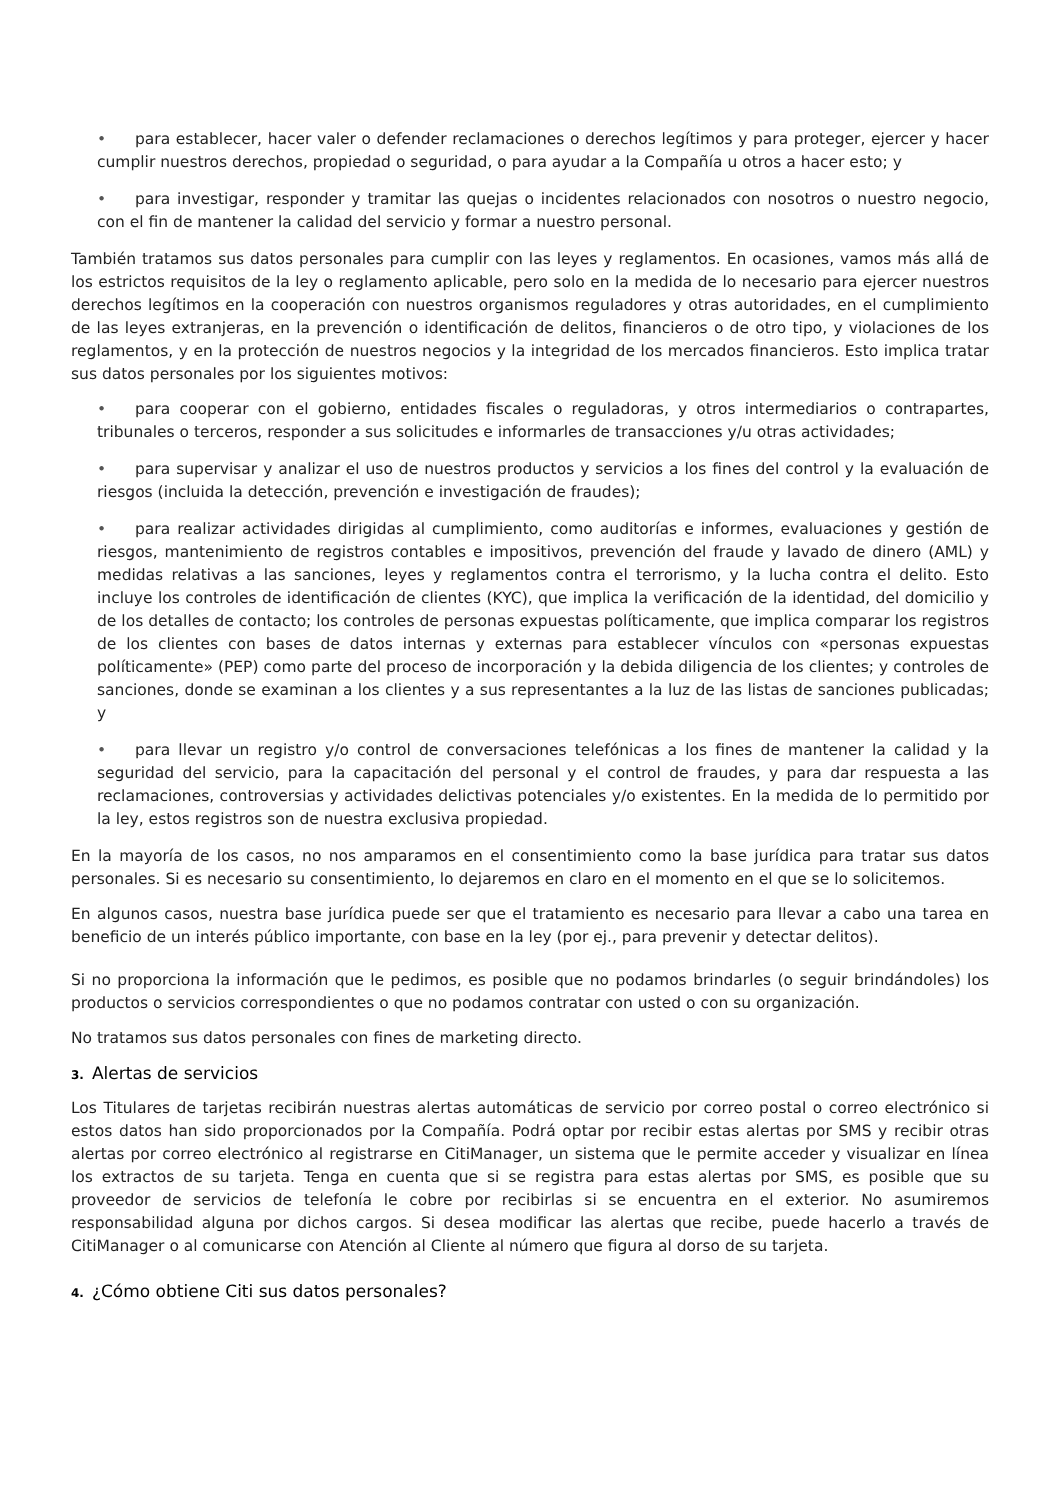• para establecer, hacer valer o defender reclamaciones o derechos legítimos y para proteger, ejercer y hacer cumplir nuestros derechos, propiedad o seguridad, o para ayudar a la Compañía u otros a hacer esto; y
• para investigar, responder y tramitar las quejas o incidentes relacionados con nosotros o nuestro negocio, con el fin de mantener la calidad del servicio y formar a nuestro personal.
También tratamos sus datos personales para cumplir con las leyes y reglamentos. En ocasiones, vamos más allá de los estrictos requisitos de la ley o reglamento aplicable, pero solo en la medida de lo necesario para ejercer nuestros derechos legítimos en la cooperación con nuestros organismos reguladores y otras autoridades, en el cumplimiento de las leyes extranjeras, en la prevención o identificación de delitos, financieros o de otro tipo, y violaciones de los reglamentos, y en la protección de nuestros negocios y la integridad de los mercados financieros. Esto implica tratar sus datos personales por los siguientes motivos:
• para cooperar con el gobierno, entidades fiscales o reguladoras, y otros intermediarios o contrapartes, tribunales o terceros, responder a sus solicitudes e informarles de transacciones y/u otras actividades;
• para supervisar y analizar el uso de nuestros productos y servicios a los fines del control y la evaluación de riesgos (incluida la detección, prevención e investigación de fraudes);
• para realizar actividades dirigidas al cumplimiento, como auditorías e informes, evaluaciones y gestión de riesgos, mantenimiento de registros contables e impositivos, prevención del fraude y lavado de dinero (AML) y medidas relativas a las sanciones, leyes y reglamentos contra el terrorismo, y la lucha contra el delito. Esto incluye los controles de identificación de clientes (KYC), que implica la verificación de la identidad, del domicilio y de los detalles de contacto; los controles de personas expuestas políticamente, que implica comparar los registros de los clientes con bases de datos internas y externas para establecer vínculos con «personas expuestas políticamente» (PEP) como parte del proceso de incorporación y la debida diligencia de los clientes; y controles de sanciones, donde se examinan a los clientes y a sus representantes a la luz de las listas de sanciones publicadas; y
• para llevar un registro y/o control de conversaciones telefónicas a los fines de mantener la calidad y la seguridad del servicio, para la capacitación del personal y el control de fraudes, y para dar respuesta a las reclamaciones, controversias y actividades delictivas potenciales y/o existentes. En la medida de lo permitido por la ley, estos registros son de nuestra exclusiva propiedad.
En la mayoría de los casos, no nos amparamos en el consentimiento como la base jurídica para tratar sus datos personales. Si es necesario su consentimiento, lo dejaremos en claro en el momento en el que se lo solicitemos.
En algunos casos, nuestra base jurídica puede ser que el tratamiento es necesario para llevar a cabo una tarea en beneficio de un interés público importante, con base en la ley (por ej., para prevenir y detectar delitos).
Si no proporciona la información que le pedimos, es posible que no podamos brindarles (o seguir brindándoles) los productos o servicios correspondientes o que no podamos contratar con usted o con su organización.
No tratamos sus datos personales con fines de marketing directo.
3. Alertas de servicios
Los Titulares de tarjetas recibirán nuestras alertas automáticas de servicio por correo postal o correo electrónico si estos datos han sido proporcionados por la Compañía. Podrá optar por recibir estas alertas por SMS y recibir otras alertas por correo electrónico al registrarse en CitiManager, un sistema que le permite acceder y visualizar en línea los extractos de su tarjeta. Tenga en cuenta que si se registra para estas alertas por SMS, es posible que su proveedor de servicios de telefonía le cobre por recibirlas si se encuentra en el exterior. No asumiremos responsabilidad alguna por dichos cargos. Si desea modificar las alertas que recibe, puede hacerlo a través de CitiManager o al comunicarse con Atención al Cliente al número que figura al dorso de su tarjeta.
4. ¿Cómo obtiene Citi sus datos personales?